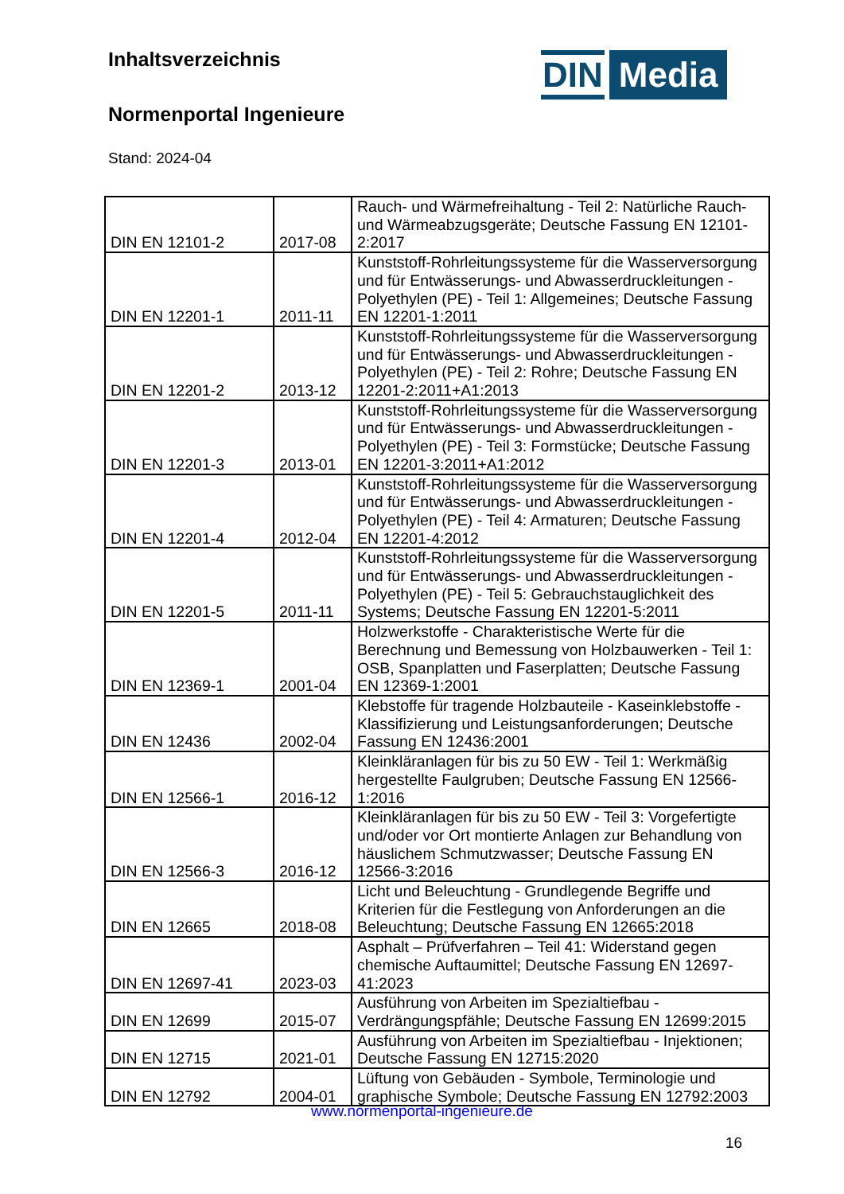Inhaltsverzeichnis
Normenportal Ingenieure
Stand: 2024-04
DIN Media
| DIN EN 12101-2 | 2017-08 | Rauch- und Wärmefreihaltung - Teil 2: Natürliche Rauch- und Wärmeabzugsgeräte; Deutsche Fassung EN 12101-2:2017 |
| DIN EN 12201-1 | 2011-11 | Kunststoff-Rohrleitungssysteme für die Wasserversorgung und für Entwässerungs- und Abwasserdruckleitungen - Polyethylen (PE) - Teil 1: Allgemeines; Deutsche Fassung EN 12201-1:2011 |
| DIN EN 12201-2 | 2013-12 | Kunststoff-Rohrleitungssysteme für die Wasserversorgung und für Entwässerungs- und Abwasserdruckleitungen - Polyethylen (PE) - Teil 2: Rohre; Deutsche Fassung EN 12201-2:2011+A1:2013 |
| DIN EN 12201-3 | 2013-01 | Kunststoff-Rohrleitungssysteme für die Wasserversorgung und für Entwässerungs- und Abwasserdruckleitungen - Polyethylen (PE) - Teil 3: Formstücke; Deutsche Fassung EN 12201-3:2011+A1:2012 |
| DIN EN 12201-4 | 2012-04 | Kunststoff-Rohrleitungssysteme für die Wasserversorgung und für Entwässerungs- und Abwasserdruckleitungen - Polyethylen (PE) - Teil 4: Armaturen; Deutsche Fassung EN 12201-4:2012 |
| DIN EN 12201-5 | 2011-11 | Kunststoff-Rohrleitungssysteme für die Wasserversorgung und für Entwässerungs- und Abwasserdruckleitungen - Polyethylen (PE) - Teil 5: Gebrauchstauglichkeit des Systems; Deutsche Fassung EN 12201-5:2011 |
| DIN EN 12369-1 | 2001-04 | Holzwerkstoffe - Charakteristische Werte für die Berechnung und Bemessung von Holzbauwerken - Teil 1: OSB, Spanplatten und Faserplatten; Deutsche Fassung EN 12369-1:2001 |
| DIN EN 12436 | 2002-04 | Klebstoffe für tragende Holzbauteile - Kaseinklebstoffe - Klassifizierung und Leistungsanforderungen; Deutsche Fassung EN 12436:2001 |
| DIN EN 12566-1 | 2016-12 | Kleinkläranlagen für bis zu 50 EW - Teil 1: Werkmäßig hergestellte Faulgruben; Deutsche Fassung EN 12566-1:2016 |
| DIN EN 12566-3 | 2016-12 | Kleinkläranlagen für bis zu 50 EW - Teil 3: Vorgefertigte und/oder vor Ort montierte Anlagen zur Behandlung von häuslichem Schmutzwasser; Deutsche Fassung EN 12566-3:2016 |
| DIN EN 12665 | 2018-08 | Licht und Beleuchtung - Grundlegende Begriffe und Kriterien für die Festlegung von Anforderungen an die Beleuchtung; Deutsche Fassung EN 12665:2018 |
| DIN EN 12697-41 | 2023-03 | Asphalt – Prüfverfahren – Teil 41: Widerstand gegen chemische Auftaumittel; Deutsche Fassung EN 12697-41:2023 |
| DIN EN 12699 | 2015-07 | Ausführung von Arbeiten im Spezialtiefbau - Verdrängungspfähle; Deutsche Fassung EN 12699:2015 |
| DIN EN 12715 | 2021-01 | Ausführung von Arbeiten im Spezialtiefbau - Injektionen; Deutsche Fassung EN 12715:2020 |
| DIN EN 12792 | 2004-01 | Lüftung von Gebäuden - Symbole, Terminologie und graphische Symbole; Deutsche Fassung EN 12792:2003 |
www.normenportal-ingenieure.de
16